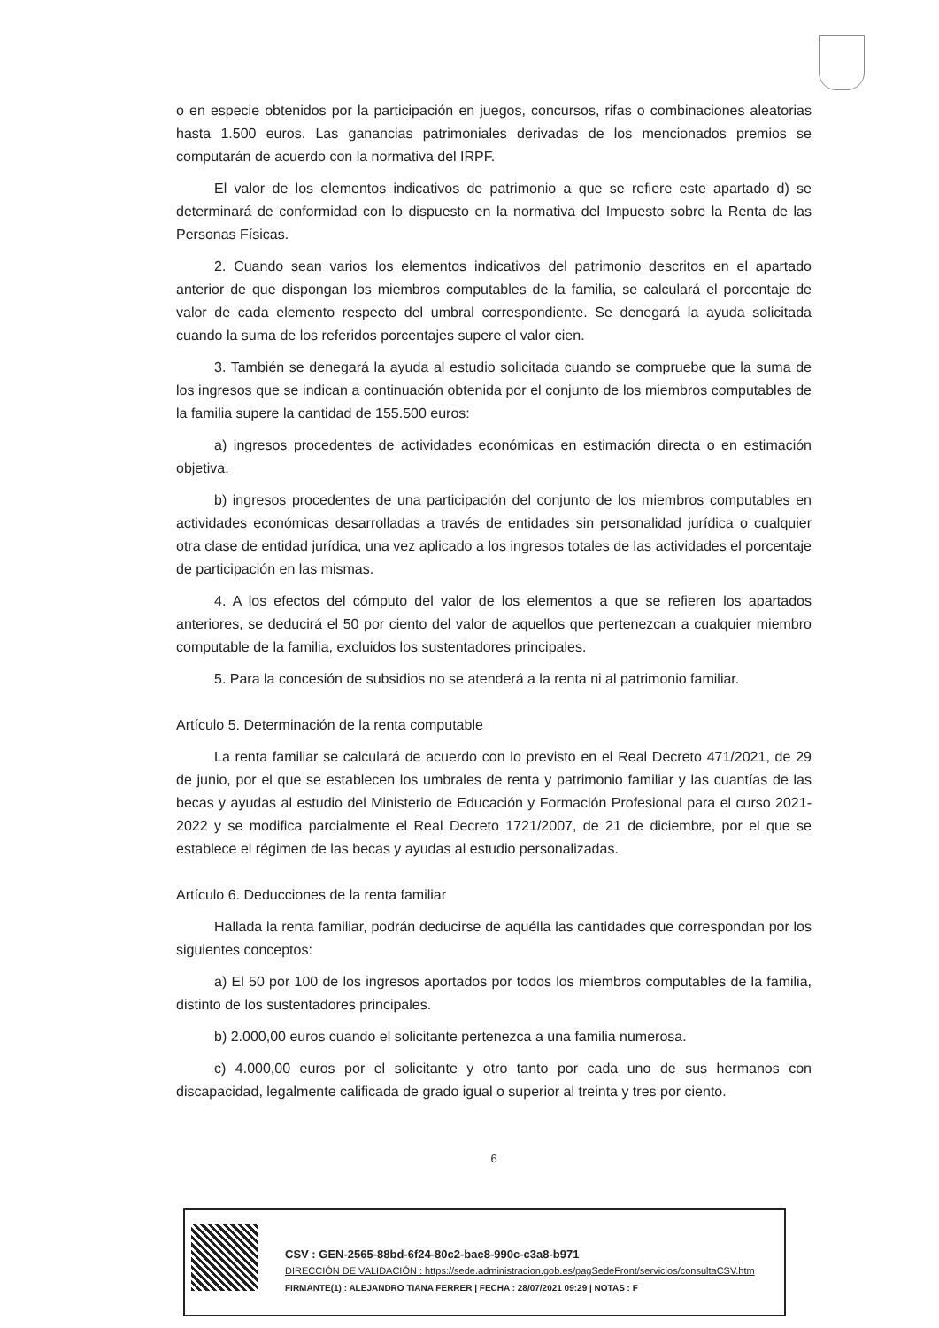o en especie obtenidos por la participación en juegos, concursos, rifas o combinaciones aleatorias hasta 1.500 euros. Las ganancias patrimoniales derivadas de los mencionados premios se computarán de acuerdo con la normativa del IRPF.
El valor de los elementos indicativos de patrimonio a que se refiere este apartado d) se determinará de conformidad con lo dispuesto en la normativa del Impuesto sobre la Renta de las Personas Físicas.
2. Cuando sean varios los elementos indicativos del patrimonio descritos en el apartado anterior de que dispongan los miembros computables de la familia, se calculará el porcentaje de valor de cada elemento respecto del umbral correspondiente. Se denegará la ayuda solicitada cuando la suma de los referidos porcentajes supere el valor cien.
3. También se denegará la ayuda al estudio solicitada cuando se compruebe que la suma de los ingresos que se indican a continuación obtenida por el conjunto de los miembros computables de la familia supere la cantidad de 155.500 euros:
a) ingresos procedentes de actividades económicas en estimación directa o en estimación objetiva.
b) ingresos procedentes de una participación del conjunto de los miembros computables en actividades económicas desarrolladas a través de entidades sin personalidad jurídica o cualquier otra clase de entidad jurídica, una vez aplicado a los ingresos totales de las actividades el porcentaje de participación en las mismas.
4. A los efectos del cómputo del valor de los elementos a que se refieren los apartados anteriores, se deducirá el 50 por ciento del valor de aquellos que pertenezcan a cualquier miembro computable de la familia, excluidos los sustentadores principales.
5. Para la concesión de subsidios no se atenderá a la renta ni al patrimonio familiar.
Artículo 5. Determinación de la renta computable
La renta familiar se calculará de acuerdo con lo previsto en el Real Decreto 471/2021, de 29 de junio, por el que se establecen los umbrales de renta y patrimonio familiar y las cuantías de las becas y ayudas al estudio del Ministerio de Educación y Formación Profesional para el curso 2021-2022 y se modifica parcialmente el Real Decreto 1721/2007, de 21 de diciembre, por el que se establece el régimen de las becas y ayudas al estudio personalizadas.
Artículo 6. Deducciones de la renta familiar
Hallada la renta familiar, podrán deducirse de aquélla las cantidades que correspondan por los siguientes conceptos:
a) El 50 por 100 de los ingresos aportados por todos los miembros computables de la familia, distinto de los sustentadores principales.
b) 2.000,00 euros cuando el solicitante pertenezca a una familia numerosa.
c) 4.000,00 euros por el solicitante y otro tanto por cada uno de sus hermanos con discapacidad, legalmente calificada de grado igual o superior al treinta y tres por ciento.
6
CSV : GEN-2565-88bd-6f24-80c2-bae8-990c-c3a8-b971
DIRECCIÓN DE VALIDACIÓN : https://sede.administracion.gob.es/pagSedeFront/servicios/consultaCSV.htm
FIRMANTE(1) : ALEJANDRO TIANA FERRER | FECHA : 28/07/2021 09:29 | NOTAS : F